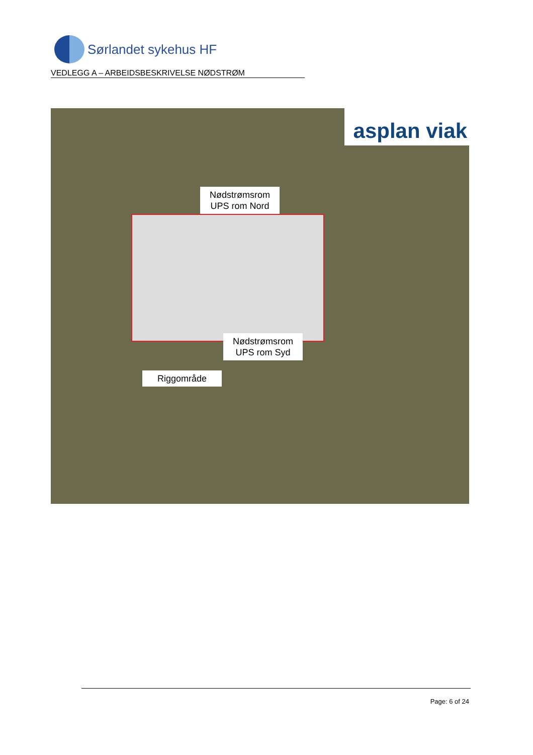Sørlandet sykehus HF
VEDLEGG A – ARBEIDSBESKRIVELSE NØDSTRØM
asplan viak
Nødstrømsrom
UPS rom Nord
Nødstrømsrom
UPS rom Syd
Riggområde
Page: 6 of 24